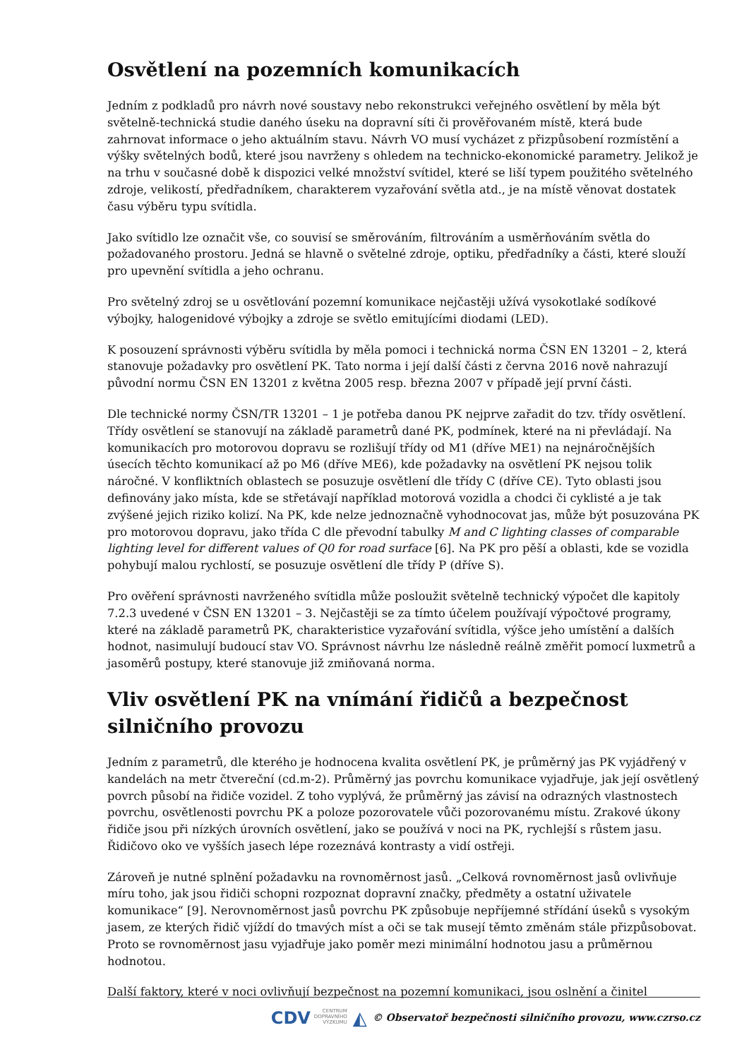Osvětlení na pozemních komunikacích
Jedním z podkladů pro návrh nové soustavy nebo rekonstrukci veřejného osvětlení by měla být světelně-technická studie daného úseku na dopravní síti či prověřovaném místě, která bude zahrnovat informace o jeho aktuálním stavu. Návrh VO musí vycházet z přizpůsobení rozmístění a výšky světelných bodů, které jsou navrženy s ohledem na technicko-ekonomické parametry. Jelikož je na trhu v současné době k dispozici velké množství svítidel, které se liší typem použitého světelného zdroje, velikostí, předřadníkem, charakterem vyzařování světla atd., je na místě věnovat dostatek času výběru typu svítidla.
Jako svítidlo lze označit vše, co souvisí se směrováním, filtrováním a usměrňováním světla do požadovaného prostoru. Jedná se hlavně o světelné zdroje, optiku, předřadníky a části, které slouží pro upevnění svítidla a jeho ochranu.
Pro světelný zdroj se u osvětlování pozemní komunikace nejčastěji užívá vysokotlaké sodíkové výbojky, halogenidové výbojky a zdroje se světlo emitujícími diodami (LED).
K posouzení správnosti výběru svítidla by měla pomoci i technická norma ČSN EN 13201 – 2, která stanovuje požadavky pro osvětlení PK. Tato norma i její další části z června 2016 nově nahrazují původní normu ČSN EN 13201 z května 2005 resp. března 2007 v případě její první části.
Dle technické normy ČSN/TR 13201 – 1 je potřeba danou PK nejprve zařadit do tzv. třídy osvětlení. Třídy osvětlení se stanovují na základě parametrů dané PK, podmínek, které na ni převládají. Na komunikacích pro motorovou dopravu se rozlišují třídy od M1 (dříve ME1) na nejnáročnějších úsecích těchto komunikací až po M6 (dříve ME6), kde požadavky na osvětlení PK nejsou tolik náročné. V konfliktních oblastech se posuzuje osvětlení dle třídy C (dříve CE). Tyto oblasti jsou definovány jako místa, kde se střetávají například motorová vozidla a chodci či cyklisté a je tak zvýšené jejich riziko kolizí. Na PK, kde nelze jednoznačně vyhodnocovat jas, může být posuzována PK pro motorovou dopravu, jako třída C dle převodní tabulky M and C lighting classes of comparable lighting level for different values of Q0 for road surface [6]. Na PK pro pěší a oblasti, kde se vozidla pohybují malou rychlostí, se posuzuje osvětlení dle třídy P (dříve S).
Pro ověření správnosti navrženého svítidla může posloužit světelně technický výpočet dle kapitoly 7.2.3 uvedené v ČSN EN 13201 – 3. Nejčastěji se za tímto účelem používají výpočtové programy, které na základě parametrů PK, charakteristice vyzařování svítidla, výšce jeho umístění a dalších hodnot, nasimulují budoucí stav VO. Správnost návrhu lze následně reálně změřit pomocí luxmetrů a jasoměrů postupy, které stanovuje již zmiňovaná norma.
Vliv osvětlení PK na vnímání řidičů a bezpečnost silničního provozu
Jedním z parametrů, dle kterého je hodnocena kvalita osvětlení PK, je průměrný jas PK vyjádřený v kandelách na metr čtvereční (cd.m-2). Průměrný jas povrchu komunikace vyjadřuje, jak její osvětlený povrch působí na řidiče vozidel. Z toho vyplývá, že průměrný jas závisí na odrazných vlastnostech povrchu, osvětlenosti povrchu PK a poloze pozorovatele vůči pozorovanému místu. Zrakové úkony řidiče jsou při nízkých úrovních osvětlení, jako se používá v noci na PK, rychlejší s růstem jasu. Řidičovo oko ve vyšších jasech lépe rozeznává kontrasty a vidí ostřeji.
Zároveň je nutné splnění požadavku na rovnoměrnost jasů. „Celková rovnoměrnost jasů ovlivňuje míru toho, jak jsou řidiči schopni rozpoznat dopravní značky, předměty a ostatní uživatele komunikace“ [9]. Nerovnoměrnost jasů povrchu PK způsobuje nepříjemné střídání úseků s vysokým jasem, ze kterých řidič vjíždí do tmavých míst a oči se tak musejí těmto změnám stále přizpůsobovat. Proto se rovnoměrnost jasu vyjadřuje jako poměr mezi minimální hodnotou jasu a průměrnou hodnotou.
Další faktory, které v noci ovlivňují bezpečnost na pozemní komunikaci, jsou oslnění a činitel
CDV CENTRUM
DOPRAVNÍHO
VÝZKUMU ◭ © Observatoř bezpečnosti silničního provozu, www.czrso.cz